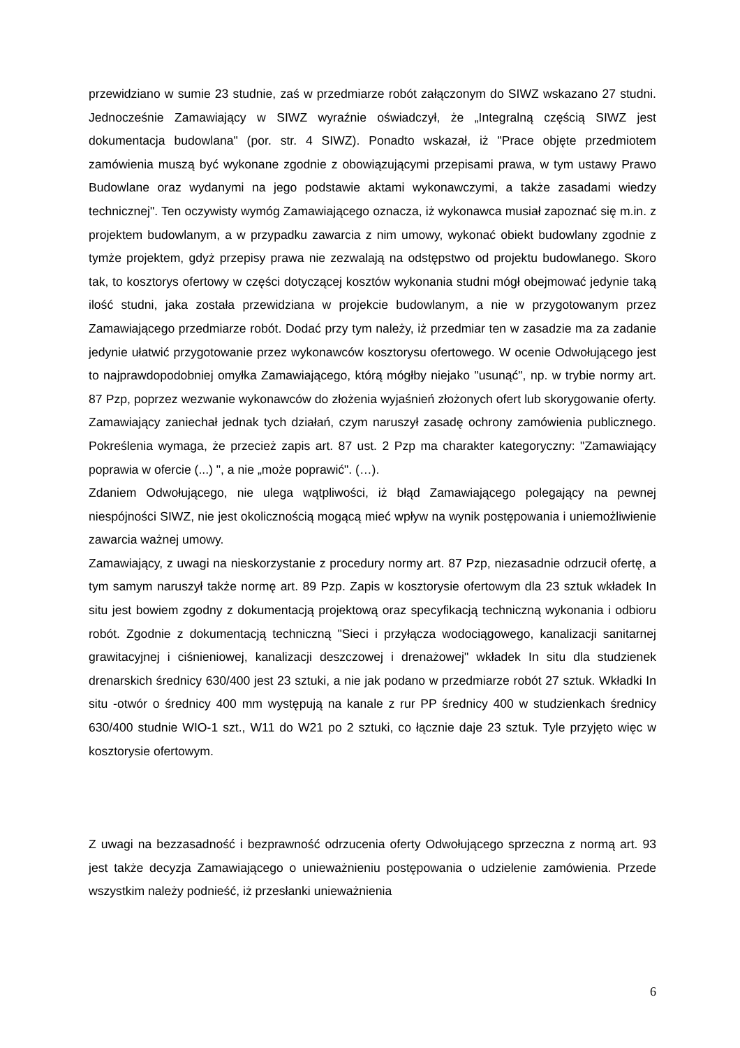przewidziano w sumie 23 studnie, zaś w przedmiarze robót załączonym do SIWZ wskazano 27 studni. Jednocześnie Zamawiający w SIWZ wyraźnie oświadczył, że „Integralną częścią SIWZ jest dokumentacja budowlana" (por. str. 4 SIWZ). Ponadto wskazał, iż "Prace objęte przedmiotem zamówienia muszą być wykonane zgodnie z obowiązującymi przepisami prawa, w tym ustawy Prawo Budowlane oraz wydanymi na jego podstawie aktami wykonawczymi, a także zasadami wiedzy technicznej". Ten oczywisty wymóg Zamawiającego oznacza, iż wykonawca musiał zapoznać się m.in. z projektem budowlanym, a w przypadku zawarcia z nim umowy, wykonać obiekt budowlany zgodnie z tymże projektem, gdyż przepisy prawa nie zezwalają na odstępstwo od projektu budowlanego. Skoro tak, to kosztorys ofertowy w części dotyczącej kosztów wykonania studni mógł obejmować jedynie taką ilość studni, jaka została przewidziana w projekcie budowlanym, a nie w przygotowanym przez Zamawiającego przedmiarze robót. Dodać przy tym należy, iż przedmiar ten w zasadzie ma za zadanie jedynie ułatwić przygotowanie przez wykonawców kosztorysu ofertowego. W ocenie Odwołującego jest to najprawdopodobniej omyłka Zamawiającego, którą mógłby niejako "usunąć", np. w trybie normy art. 87 Pzp, poprzez wezwanie wykonawców do złożenia wyjaśnień złożonych ofert lub skorygowanie oferty. Zamawiający zaniechał jednak tych działań, czym naruszył zasadę ochrony zamówienia publicznego. Pokreślenia wymaga, że przecież zapis art. 87 ust. 2 Pzp ma charakter kategoryczny: "Zamawiający poprawia w ofercie (...) ", a nie „może poprawić". (…).
Zdaniem Odwołującego, nie ulega wątpliwości, iż błąd Zamawiającego polegający na pewnej niespójności SIWZ, nie jest okolicznością mogącą mieć wpływ na wynik postępowania i uniemożliwienie zawarcia ważnej umowy.
Zamawiający, z uwagi na nieskorzystanie z procedury normy art. 87 Pzp, niezasadnie odrzucił ofertę, a tym samym naruszył także normę art. 89 Pzp. Zapis w kosztorysie ofertowym dla 23 sztuk wkładek In situ jest bowiem zgodny z dokumentacją projektową oraz specyfikacją techniczną wykonania i odbioru robót. Zgodnie z dokumentacją techniczną "Sieci i przyłącza wodociągowego, kanalizacji sanitarnej grawitacyjnej i ciśnieniowej, kanalizacji deszczowej i drenażowej" wkładek In situ dla studzienek drenarskich średnicy 630/400 jest 23 sztuki, a nie jak podano w przedmiarze robót 27 sztuk. Wkładki In situ -otwór o średnicy 400 mm występują na kanale z rur PP średnicy 400 w studzienkach średnicy 630/400 studnie WIO-1 szt., W11 do W21 po 2 sztuki, co łącznie daje 23 sztuk. Tyle przyjęto więc w kosztorysie ofertowym.
Z uwagi na bezzasadność i bezprawność odrzucenia oferty Odwołującego sprzeczna z normą art. 93 jest także decyzja Zamawiającego o unieważnieniu postępowania o udzielenie zamówienia. Przede wszystkim należy podnieść, iż przesłanki unieważnienia
6